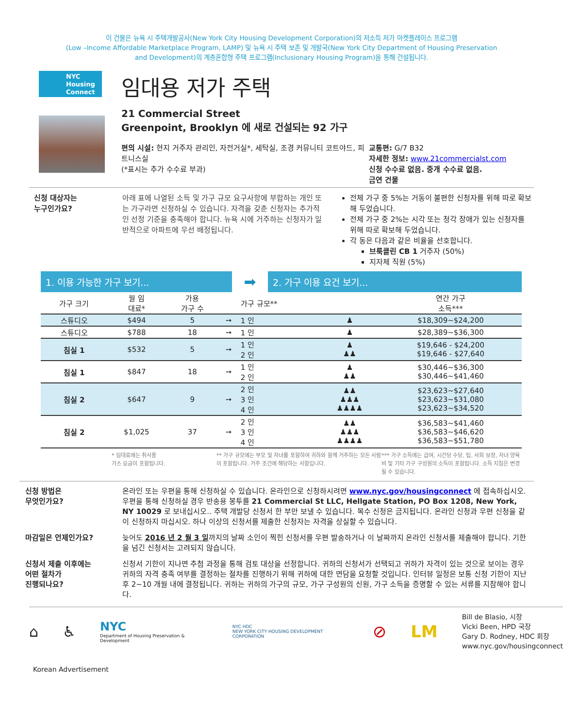이 건물은 뉴욕 시 주택개발공사(New York City Housing Development Corporation)의 저소득 저가 마켓플레이스 프로그램
(Low –Income Affordable Marketplace Program, LAMP) 및 뉴욕 시 주택 보존 및 개발국(New York City Department of Housing Preservation
and Development)의 계층혼합형 주택 프로그램(Inclusionary Housing Program)을 통해 건설됩니다.
NYC
Housing
Connect
임대용 저가 주택
21 Commercial Street
Greenpoint, Brooklyn 에 새로 건설되는 92 가구
편의 시설: 현지 거주자 관리인, 자전거실*, 세탁실, 조경 커뮤니티 코트야드, 피트니스실
(*표시는 추가 수수료 부과)
교통편: G/7 B32
자세한 정보: www.21commercialst.com
신청 수수료 없음. 중개 수수료 없음.
금연 건물
신청 대상자는
누구인가요?
아래 표에 나열된 소득 및 가구 규모 요구사항에 부합하는 개인 또는 가구라면 신청하실 수 있습니다. 자격을 갖춘 신청자는 추가적인 선정 기준을 충족해야 합니다. 뉴욕 시에 거주하는 신청자가 일반적으로 아파트에 우선 배정됩니다.
전체 가구 중 5%는 거동이 불편한 신청자를 위해 따로 확보해 두었습니다.
전체 가구 중 2%는 시각 또는 청각 장애가 있는 신청자를 위해 따로 확보해 두었습니다.
각 동은 다음과 같은 비율을 선호합니다.
브룩클린 CB 1 거주자 (50%)
지자체 직원 (5%)
1. 이용 가능한 가구 보기...
➡
2. 가구 이용 요건 보기...
| 가구 크기 | 월 임 대료* | 가용 가구 수 | | 가구 규모** | | 연간 가구 소득*** |
| --- | --- | --- | --- | --- | --- | --- |
| 스튜디오 | $494 | 5 | ➙ | 1 인 | ♟ | $18,309~$24,200 |
| 스튜디오 | $788 | 18 | ➙ | 1 인 | ♟ | $28,389~$36,300 |
| 침실 1 | $532 | 5 | ➙ | 1 인 2 인 | ♟ ♟♟ | $19,646 - $24,200 $19,646 - $27,640 |
| 침실 1 | $847 | 18 | ➙ | 1 인 2 인 | ♟ ♟♟ | $30,446~$36,300 $30,446~$41,460 |
| 침실 2 | $647 | 9 | ➙ | 2 인 3 인 4 인 | ♟♟ ♟♟♟ ♟♟♟♟ | $23,623~$27,640 $23,623~$31,080 $23,623~$34,520 |
| 침실 2 | $1,025 | 37 | ➙ | 2 인 3 인 4 인 | ♟♟ ♟♟♟ ♟♟♟♟ | $36,583~$41,460 $36,583~$46,620 $36,583~$51,780 |
* 임대료에는 취사용
가스 요금이 포함됩니다.
** 가구 규모에는 부모 및 자녀를 포함하여 귀하와 함께 거주하는 모든 사람이 포함됩니다. 거주 조건에 해당하는 사항입니다.
*** 가구 소득에는 급여, 시간당 수당, 팁, 사회 보장, 자녀 양육비 및 기타 가구 구성원의 소득이 포함됩니다. 소득 지침은 변경될 수 있습니다.
신청 방법은
무엇인가요?
온라인 또는 우편을 통해 신청하실 수 있습니다. 온라인으로 신청하시려면 www.nyc.gov/housingconnect 에 접속하십시오. 우편을 통해 신청하실 경우 반송용 봉투를 21 Commercial St LLC, Hellgate Station, PO Box 1208, New York, NY 10029 로 보내십시오.. 주택 개발당 신청서 한 부만 보낼 수 있습니다. 복수 신청은 금지됩니다. 온라인 신청과 우편 신청을 같이 신청하지 마십시오. 하나 이상의 신청서를 제출한 신청자는 자격을 상실할 수 있습니다.
마감일은 언제인가요? 늦어도 2016 년 2 월 3 일까지의 날짜 소인이 찍힌 신청서를 우편 발송하거나 이 날짜까지 온라인 신청서를 제출해야 합니다. 기한을 넘긴 신청서는 고려되지 않습니다.
신청서 제출 이후에는
어떤 절차가
진행되나요?
신청서 기한이 지나면 추첨 과정을 통해 검토 대상을 선정합니다. 귀하의 신청서가 선택되고 귀하가 자격이 있는 것으로 보이는 경우 귀하의 자격 충족 여부를 결정하는 절차를 진행하기 위해 귀하에 대한 면담을 요청할 것입니다. 인터뷰 일정은 보통 신청 기한이 지난 후 2~10 개월 내에 결정됩니다. 귀하는 귀하의 가구의 규모, 가구 구성원의 신원, 가구 소득을 증명할 수 있는 서류를 지참해야 합니다.
⌂ ♿ NYC
Department of Housing Preservation & Development NYC HDC
NEW YORK CITY HOUSING DEVELOPMENT CORPORATION ⊘ LM Bill de Blasio, 시장
Vicki Been, HPD 국장
Gary D. Rodney, HDC 회장
www.nyc.gov/housingconnect
Korean Advertisement